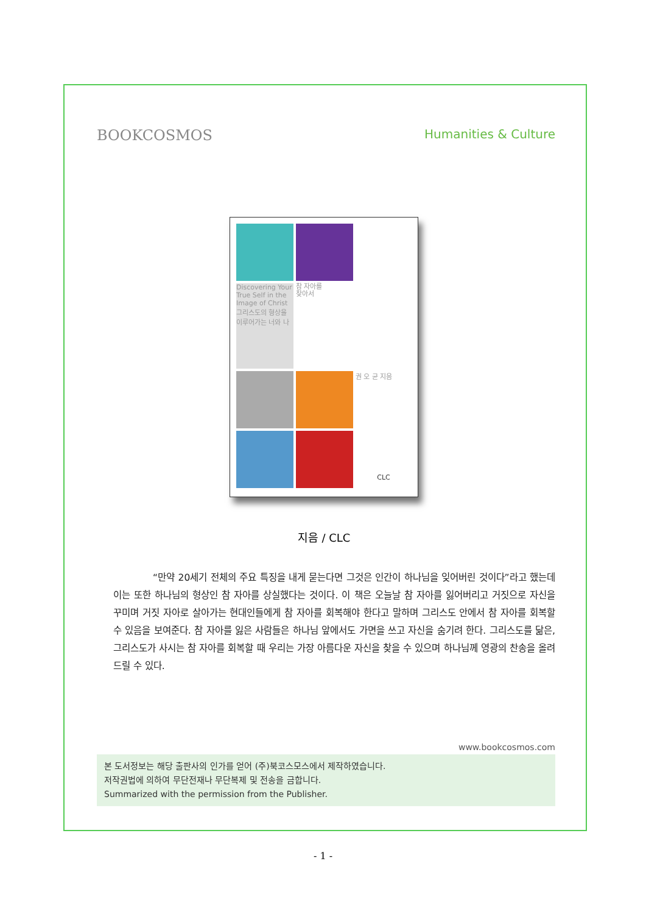BOOKCOSMOS Humanities & Culture
Discovering Your True Self in the Image of Christ
그리스도의 형상을 이루어가는 너와 나
참 자아를
찾아서
권 오 균 지음
CLC
지음 / CLC
“만약 20세기 전체의 주요 특징을 내게 묻는다면 그것은 인간이 하나님을 잊어버린 것이다”라고 했는데 이는 또한 하나님의 형상인 참 자아를 상실했다는 것이다. 이 책은 오늘날 참 자아를 잃어버리고 거짓으로 자신을 꾸미며 거짓 자아로 살아가는 현대인들에게 참 자아를 회복해야 한다고 말하며 그리스도 안에서 참 자아를 회복할 수 있음을 보여준다. 참 자아를 잃은 사람들은 하나님 앞에서도 가면을 쓰고 자신을 숨기려 한다. 그리스도를 닮은, 그리스도가 사시는 참 자아를 회복할 때 우리는 가장 아름다운 자신을 찾을 수 있으며 하나님께 영광의 찬송을 올려드릴 수 있다.
www.bookcosmos.com
본 도서정보는 해당 출판사의 인가를 얻어 (주)북코스모스에서 제작하였습니다.
저작권법에 의하여 무단전재나 무단복제 및 전송을 금합니다.
Summarized with the permission from the Publisher.
- 1 -